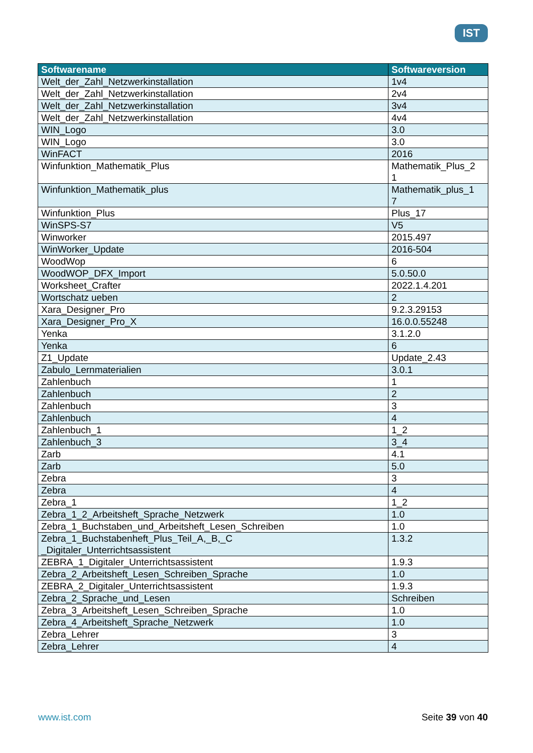IST
| Softwarename | Softwareversion |
| --- | --- |
| Welt_der_Zahl_Netzwerkinstallation | 1v4 |
| Welt_der_Zahl_Netzwerkinstallation | 2v4 |
| Welt_der_Zahl_Netzwerkinstallation | 3v4 |
| Welt_der_Zahl_Netzwerkinstallation | 4v4 |
| WIN_Logo | 3.0 |
| WIN_Logo | 3.0 |
| WinFACT | 2016 |
| Winfunktion_Mathematik_Plus | Mathematik_Plus_2 1 |
| Winfunktion_Mathematik_plus | Mathematik_plus_1 7 |
| Winfunktion_Plus | Plus_17 |
| WinSPS-S7 | V5 |
| Winworker | 2015.497 |
| WinWorker_Update | 2016-504 |
| WoodWop | 6 |
| WoodWOP_DFX_Import | 5.0.50.0 |
| Worksheet_Crafter | 2022.1.4.201 |
| Wortschatz ueben | 2 |
| Xara_Designer_Pro | 9.2.3.29153 |
| Xara_Designer_Pro_X | 16.0.0.55248 |
| Yenka | 3.1.2.0 |
| Yenka | 6 |
| Z1_Update | Update_2.43 |
| Zabulo_Lernmaterialien | 3.0.1 |
| Zahlenbuch | 1 |
| Zahlenbuch | 2 |
| Zahlenbuch | 3 |
| Zahlenbuch | 4 |
| Zahlenbuch_1 | 1_2 |
| Zahlenbuch_3 | 3_4 |
| Zarb | 4.1 |
| Zarb | 5.0 |
| Zebra | 3 |
| Zebra | 4 |
| Zebra_1 | 1_2 |
| Zebra_1_2_Arbeitsheft_Sprache_Netzwerk | 1.0 |
| Zebra_1_Buchstaben_und_Arbeitsheft_Lesen_Schreiben | 1.0 |
| Zebra_1_Buchstabenheft_Plus_Teil_A,_B,_C _Digitaler_Unterrichtsassistent | 1.3.2 |
| ZEBRA_1_Digitaler_Unterrichtsassistent | 1.9.3 |
| Zebra_2_Arbeitsheft_Lesen_Schreiben_Sprache | 1.0 |
| ZEBRA_2_Digitaler_Unterrichtsassistent | 1.9.3 |
| Zebra_2_Sprache_und_Lesen | Schreiben |
| Zebra_3_Arbeitsheft_Lesen_Schreiben_Sprache | 1.0 |
| Zebra_4_Arbeitsheft_Sprache_Netzwerk | 1.0 |
| Zebra_Lehrer | 3 |
| Zebra_Lehrer | 4 |
www.ist.com Seite 39 von 40